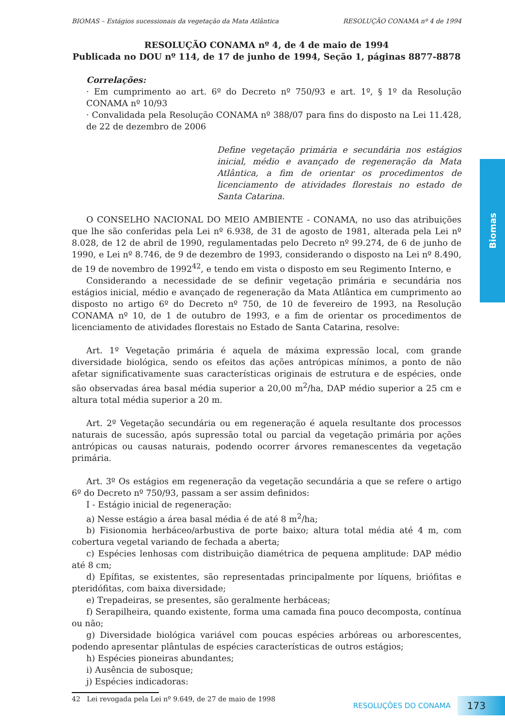Biomas
BIOMAS – Estágios sucessionais da vegetação da Mata Atlântica RESOLUÇÃO CONAMA nº 4 de 1994
RESOLUÇÃO CONAMA nº 4, de 4 de maio de 1994
Publicada no DOU nº 114, de 17 de junho de 1994, Seção 1, páginas 8877-8878
Correlações:
· Em cumprimento ao art. 6º do Decreto nº 750/93 e art. 1º, § 1º da Resolução CONAMA nº 10/93
· Convalidada pela Resolução CONAMA nº 388/07 para fins do disposto na Lei 11.428, de 22 de dezembro de 2006
Define vegetação primária e secundária nos estágios inicial, médio e avançado de regeneração da Mata Atlântica, a fim de orientar os procedimentos de licenciamento de atividades florestais no estado de Santa Catarina.
O CONSELHO NACIONAL DO MEIO AMBIENTE - CONAMA, no uso das atribuições que lhe são conferidas pela Lei nº 6.938, de 31 de agosto de 1981, alterada pela Lei nº 8.028, de 12 de abril de 1990, regulamentadas pelo Decreto nº 99.274, de 6 de junho de 1990, e Lei nº 8.746, de 9 de dezembro de 1993, considerando o disposto na Lei nº 8.490, de 19 de novembro de 1992<sup>42</sup>, e tendo em vista o disposto em seu Regimento Interno, e
Considerando a necessidade de se definir vegetação primária e secundária nos estágios inicial, médio e avançado de regeneração da Mata Atlântica em cumprimento ao disposto no artigo 6º do Decreto nº 750, de 10 de fevereiro de 1993, na Resolução CONAMA nº 10, de 1 de outubro de 1993, e a fim de orientar os procedimentos de licenciamento de atividades florestais no Estado de Santa Catarina, resolve:
Art. 1º Vegetação primária é aquela de máxima expressão local, com grande diversidade biológica, sendo os efeitos das ações antrópicas mínimos, a ponto de não afetar significativamente suas características originais de estrutura e de espécies, onde são observadas área basal média superior a 20,00 m<sup>2</sup>/ha, DAP médio superior a 25 cm e altura total média superior a 20 m.
Art. 2º Vegetação secundária ou em regeneração é aquela resultante dos processos naturais de sucessão, após supressão total ou parcial da vegetação primária por ações antrópicas ou causas naturais, podendo ocorrer árvores remanescentes da vegetação primária.
Art. 3º Os estágios em regeneração da vegetação secundária a que se refere o artigo 6º do Decreto nº 750/93, passam a ser assim definidos:
I - Estágio inicial de regeneração:
a) Nesse estágio a área basal média é de até 8 m<sup>2</sup>/ha;
b) Fisionomia herbáceo/arbustiva de porte baixo; altura total média até 4 m, com cobertura vegetal variando de fechada a aberta;
c) Espécies lenhosas com distribuição diamétrica de pequena amplitude: DAP médio até 8 cm;
d) Epífitas, se existentes, são representadas principalmente por líquens, briófitas e pteridófitas, com baixa diversidade;
e) Trepadeiras, se presentes, são geralmente herbáceas;
f) Serapilheira, quando existente, forma uma camada fina pouco decomposta, contínua ou não;
g) Diversidade biológica variável com poucas espécies arbóreas ou arborescentes, podendo apresentar plântulas de espécies características de outros estágios;
h) Espécies pioneiras abundantes;
i) Ausência de subosque;
j) Espécies indicadoras:
42 Lei revogada pela Lei nº 9.649, de 27 de maio de 1998
RESOLUÇÕES DO CONAMA 173